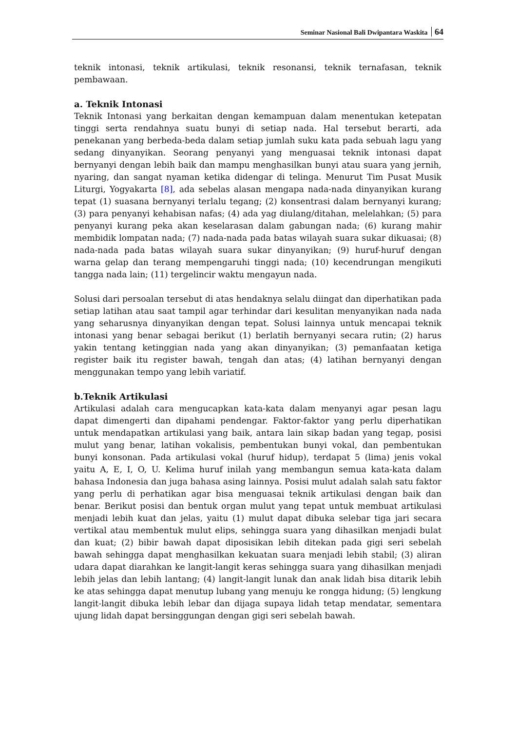Seminar Nasional Bali Dwipantara Waskita 64
teknik intonasi, teknik artikulasi, teknik resonansi, teknik ternafasan, teknik pembawaan.
a. Teknik Intonasi
Teknik Intonasi yang berkaitan dengan kemampuan dalam menentukan ketepatan tinggi serta rendahnya suatu bunyi di setiap nada. Hal tersebut berarti, ada penekanan yang berbeda-beda dalam setiap jumlah suku kata pada sebuah lagu yang sedang dinyanyikan. Seorang penyanyi yang menguasai teknik intonasi dapat bernyanyi dengan lebih baik dan mampu menghasilkan bunyi atau suara yang jernih, nyaring, dan sangat nyaman ketika didengar di telinga. Menurut Tim Pusat Musik Liturgi, Yogyakarta [8], ada sebelas alasan mengapa nada-nada dinyanyikan kurang tepat (1) suasana bernyanyi terlalu tegang; (2) konsentrasi dalam bernyanyi kurang; (3) para penyanyi kehabisan nafas; (4) ada yag diulang/ditahan, melelahkan; (5) para penyanyi kurang peka akan keselarasan dalam gabungan nada; (6) kurang mahir membidik lompatan nada; (7) nada-nada pada batas wilayah suara sukar dikuasai; (8) nada-nada pada batas wilayah suara sukar dinyanyikan; (9) huruf-huruf dengan warna gelap dan terang mempengaruhi tinggi nada; (10) kecendrungan mengikuti tangga nada lain; (11) tergelincir waktu mengayun nada.
Solusi dari persoalan tersebut di atas hendaknya selalu diingat dan diperhatikan pada setiap latihan atau saat tampil agar terhindar dari kesulitan menyanyikan nada nada yang seharusnya dinyanyikan dengan tepat. Solusi lainnya untuk mencapai teknik intonasi yang benar sebagai berikut (1) berlatih bernyanyi secara rutin; (2) harus yakin tentang ketinggian nada yang akan dinyanyikan; (3) pemanfaatan ketiga register baik itu register bawah, tengah dan atas; (4) latihan bernyanyi dengan menggunakan tempo yang lebih variatif.
b.Teknik Artikulasi
Artikulasi adalah cara mengucapkan kata-kata dalam menyanyi agar pesan lagu dapat dimengerti dan dipahami pendengar. Faktor-faktor yang perlu diperhatikan untuk mendapatkan artikulasi yang baik, antara lain sikap badan yang tegap, posisi mulut yang benar, latihan vokalisis, pembentukan bunyi vokal, dan pembentukan bunyi konsonan. Pada artikulasi vokal (huruf hidup), terdapat 5 (lima) jenis vokal yaitu A, E, I, O, U. Kelima huruf inilah yang membangun semua kata-kata dalam bahasa Indonesia dan juga bahasa asing lainnya. Posisi mulut adalah salah satu faktor yang perlu di perhatikan agar bisa menguasai teknik artikulasi dengan baik dan benar. Berikut posisi dan bentuk organ mulut yang tepat untuk membuat artikulasi menjadi lebih kuat dan jelas, yaitu (1) mulut dapat dibuka selebar tiga jari secara vertikal atau membentuk mulut elips, sehingga suara yang dihasilkan menjadi bulat dan kuat; (2) bibir bawah dapat diposisikan lebih ditekan pada gigi seri sebelah bawah sehingga dapat menghasilkan kekuatan suara menjadi lebih stabil; (3) aliran udara dapat diarahkan ke langit-langit keras sehingga suara yang dihasilkan menjadi lebih jelas dan lebih lantang; (4) langit-langit lunak dan anak lidah bisa ditarik lebih ke atas sehingga dapat menutup lubang yang menuju ke rongga hidung; (5) lengkung langit-langit dibuka lebih lebar dan dijaga supaya lidah tetap mendatar, sementara ujung lidah dapat bersinggungan dengan gigi seri sebelah bawah.